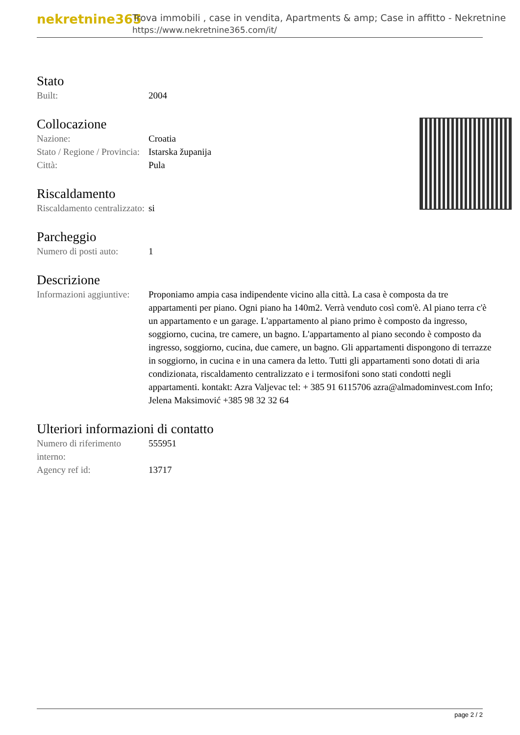nekretnine365
Trova immobili , case in vendita, Apartments & amp; Case in affitto - Nekretnine
https://www.nekretnine365.com/it/
Stato
| Built: | 2004 |
Collocazione
| Nazione: | Croatia |
| Stato / Regione / Provincia: | Istarska županija |
| Città: | Pula |
Riscaldamento
| Riscaldamento centralizzato: | si |
Parcheggio
| Numero di posti auto: | 1 |
Descrizione
| Informazioni aggiuntive: | Proponiamo ampia casa indipendente vicino alla città. La casa è composta da tre appartamenti per piano. Ogni piano ha 140m2. Verrà venduto così com'è. Al piano terra c'è un appartamento e un garage. L'appartamento al piano primo è composto da ingresso, soggiorno, cucina, tre camere, un bagno. L'appartamento al piano secondo è composto da ingresso, soggiorno, cucina, due camere, un bagno. Gli appartamenti dispongono di terrazze in soggiorno, in cucina e in una camera da letto. Tutti gli appartamenti sono dotati di aria condizionata, riscaldamento centralizzato e i termosifoni sono stati condotti negli appartamenti. kontakt: Azra Valjevac tel: + 385 91 6115706 azra@almadominvest.com Info; Jelena Maksimović +385 98 32 32 64 |
Ulteriori informazioni di contatto
| Numero di riferimento interno: | 555951 |
| Agency ref id: | 13717 |
page 2 / 2